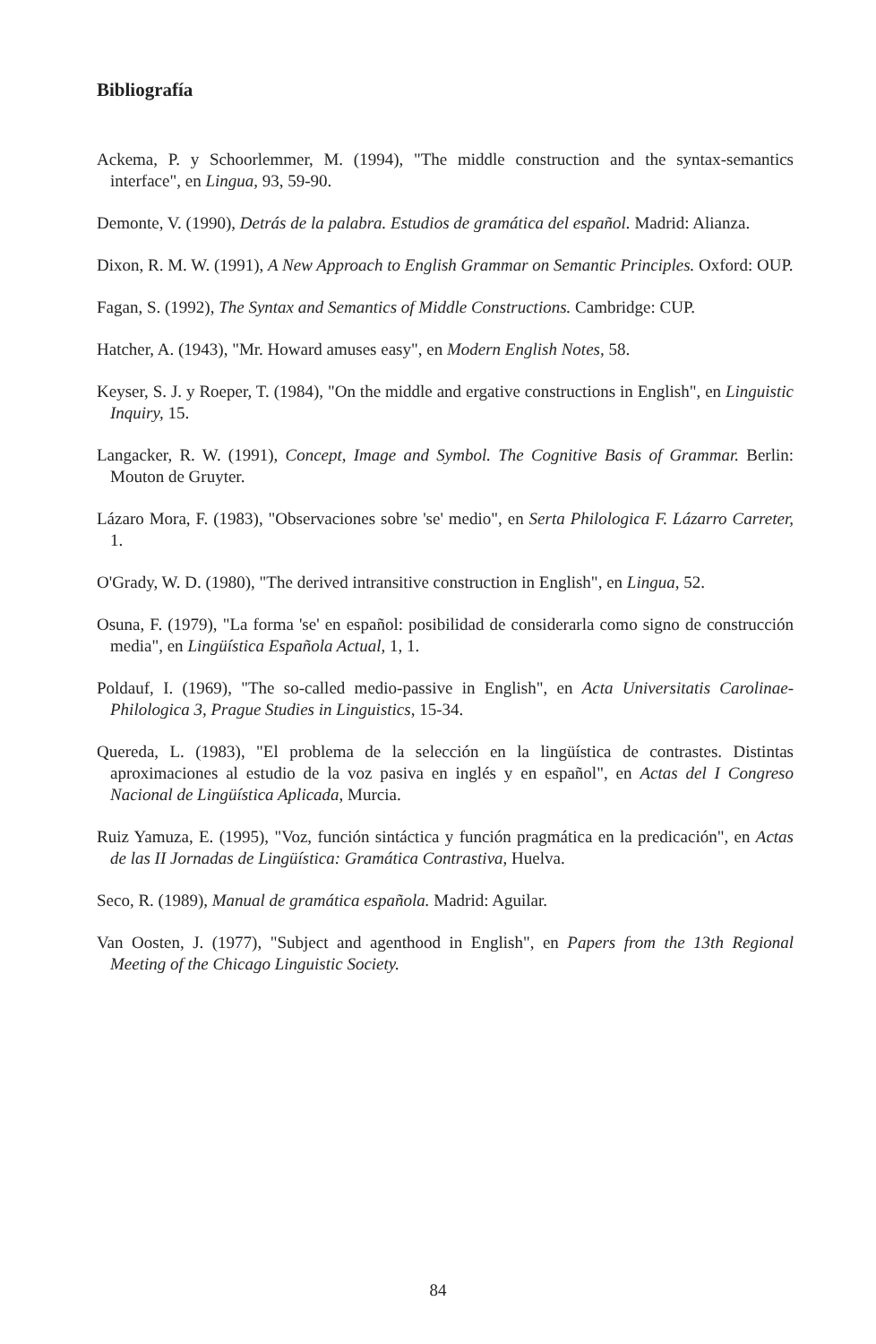Bibliografía
Ackema, P. y Schoorlemmer, M. (1994), "The middle construction and the syntax-semantics interface", en Lingua, 93, 59-90.
Demonte, V. (1990), Detrás de la palabra. Estudios de gramática del español. Madrid: Alianza.
Dixon, R. M. W. (1991), A New Approach to English Grammar on Semantic Principles. Oxford: OUP.
Fagan, S. (1992), The Syntax and Semantics of Middle Constructions. Cambridge: CUP.
Hatcher, A. (1943), "Mr. Howard amuses easy", en Modern English Notes, 58.
Keyser, S. J. y Roeper, T. (1984), "On the middle and ergative constructions in English", en Linguistic Inquiry, 15.
Langacker, R. W. (1991), Concept, Image and Symbol. The Cognitive Basis of Grammar. Berlin: Mouton de Gruyter.
Lázaro Mora, F. (1983), "Observaciones sobre 'se' medio", en Serta Philologica F. Lázarro Carreter, 1.
O'Grady, W. D. (1980), "The derived intransitive construction in English", en Lingua, 52.
Osuna, F. (1979), "La forma 'se' en español: posibilidad de considerarla como signo de construcción media", en Lingüística Española Actual, 1, 1.
Poldauf, I. (1969), "The so-called medio-passive in English", en Acta Universitatis Carolinae-Philologica 3, Prague Studies in Linguistics, 15-34.
Quereda, L. (1983), "El problema de la selección en la lingüística de contrastes. Distintas aproximaciones al estudio de la voz pasiva en inglés y en español", en Actas del I Congreso Nacional de Lingüística Aplicada, Murcia.
Ruiz Yamuza, E. (1995), "Voz, función sintáctica y función pragmática en la predicación", en Actas de las II Jornadas de Lingüística: Gramática Contrastiva, Huelva.
Seco, R. (1989), Manual de gramática española. Madrid: Aguilar.
Van Oosten, J. (1977), "Subject and agenthood in English", en Papers from the 13th Regional Meeting of the Chicago Linguistic Society.
84